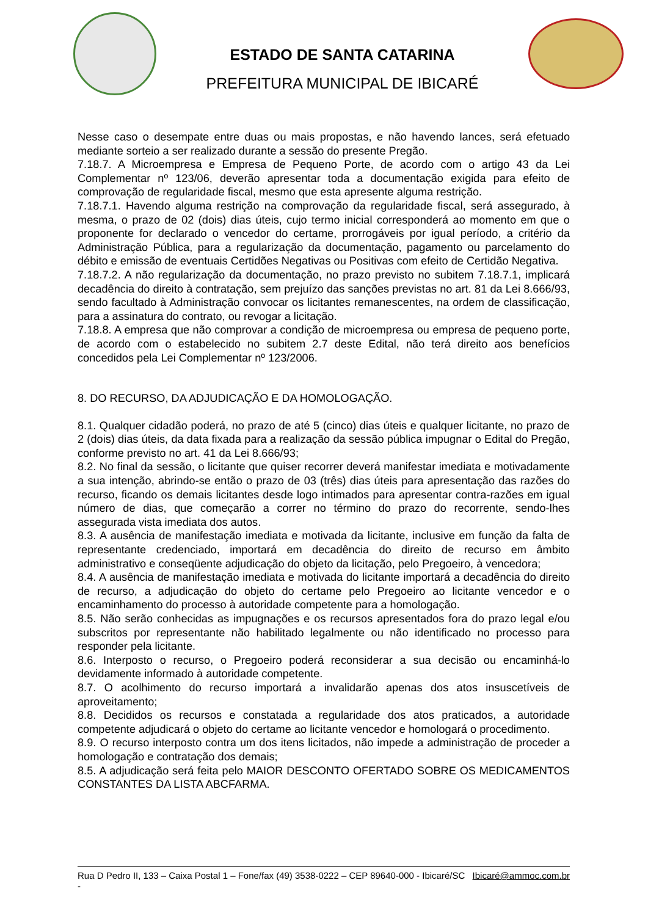ESTADO DE SANTA CATARINA
PREFEITURA MUNICIPAL DE IBICARÉ
Nesse caso o desempate entre duas ou mais propostas, e não havendo lances, será efetuado mediante sorteio a ser realizado durante a sessão do presente Pregão.
7.18.7. A Microempresa e Empresa de Pequeno Porte, de acordo com o artigo 43 da Lei Complementar nº 123/06, deverão apresentar toda a documentação exigida para efeito de comprovação de regularidade fiscal, mesmo que esta apresente alguma restrição.
7.18.7.1. Havendo alguma restrição na comprovação da regularidade fiscal, será assegurado, à mesma, o prazo de 02 (dois) dias úteis, cujo termo inicial corresponderá ao momento em que o proponente for declarado o vencedor do certame, prorrogáveis por igual período, a critério da Administração Pública, para a regularização da documentação, pagamento ou parcelamento do débito e emissão de eventuais Certidões Negativas ou Positivas com efeito de Certidão Negativa.
7.18.7.2. A não regularização da documentação, no prazo previsto no subitem 7.18.7.1, implicará decadência do direito à contratação, sem prejuízo das sanções previstas no art. 81 da Lei 8.666/93, sendo facultado à Administração convocar os licitantes remanescentes, na ordem de classificação, para a assinatura do contrato, ou revogar a licitação.
7.18.8. A empresa que não comprovar a condição de microempresa ou empresa de pequeno porte, de acordo com o estabelecido no subitem 2.7 deste Edital, não terá direito aos benefícios concedidos pela Lei Complementar nº 123/2006.
8. DO RECURSO, DA ADJUDICAÇÃO E DA HOMOLOGAÇÃO.
8.1. Qualquer cidadão poderá, no prazo de até 5 (cinco) dias úteis e qualquer licitante, no prazo de 2 (dois) dias úteis, da data fixada para a realização da sessão pública impugnar o Edital do Pregão, conforme previsto no art. 41 da Lei 8.666/93;
8.2. No final da sessão, o licitante que quiser recorrer deverá manifestar imediata e motivadamente a sua intenção, abrindo-se então o prazo de 03 (três) dias úteis para apresentação das razões do recurso, ficando os demais licitantes desde logo intimados para apresentar contra-razões em igual número de dias, que começarão a correr no término do prazo do recorrente, sendo-lhes assegurada vista imediata dos autos.
8.3. A ausência de manifestação imediata e motivada da licitante, inclusive em função da falta de representante credenciado, importará em decadência do direito de recurso em âmbito administrativo e conseqüente adjudicação do objeto da licitação, pelo Pregoeiro, à vencedora;
8.4. A ausência de manifestação imediata e motivada do licitante importará a decadência do direito de recurso, a adjudicação do objeto do certame pelo Pregoeiro ao licitante vencedor e o encaminhamento do processo à autoridade competente para a homologação.
8.5. Não serão conhecidas as impugnações e os recursos apresentados fora do prazo legal e/ou subscritos por representante não habilitado legalmente ou não identificado no processo para responder pela licitante.
8.6. Interposto o recurso, o Pregoeiro poderá reconsiderar a sua decisão ou encaminhá-lo devidamente informado à autoridade competente.
8.7. O acolhimento do recurso importará a invalidarão apenas dos atos insuscetíveis de aproveitamento;
8.8. Decididos os recursos e constatada a regularidade dos atos praticados, a autoridade competente adjudicará o objeto do certame ao licitante vencedor e homologará o procedimento.
8.9. O recurso interposto contra um dos itens licitados, não impede a administração de proceder a homologação e contratação dos demais;
8.5. A adjudicação será feita pelo MAIOR DESCONTO OFERTADO SOBRE OS MEDICAMENTOS CONSTANTES DA LISTA ABCFARMA.
Rua D Pedro II, 133 – Caixa Postal 1 – Fone/fax (49) 3538-0222 – CEP 89640-000 - Ibicaré/SC - Ibicaré@ammoc.com.br